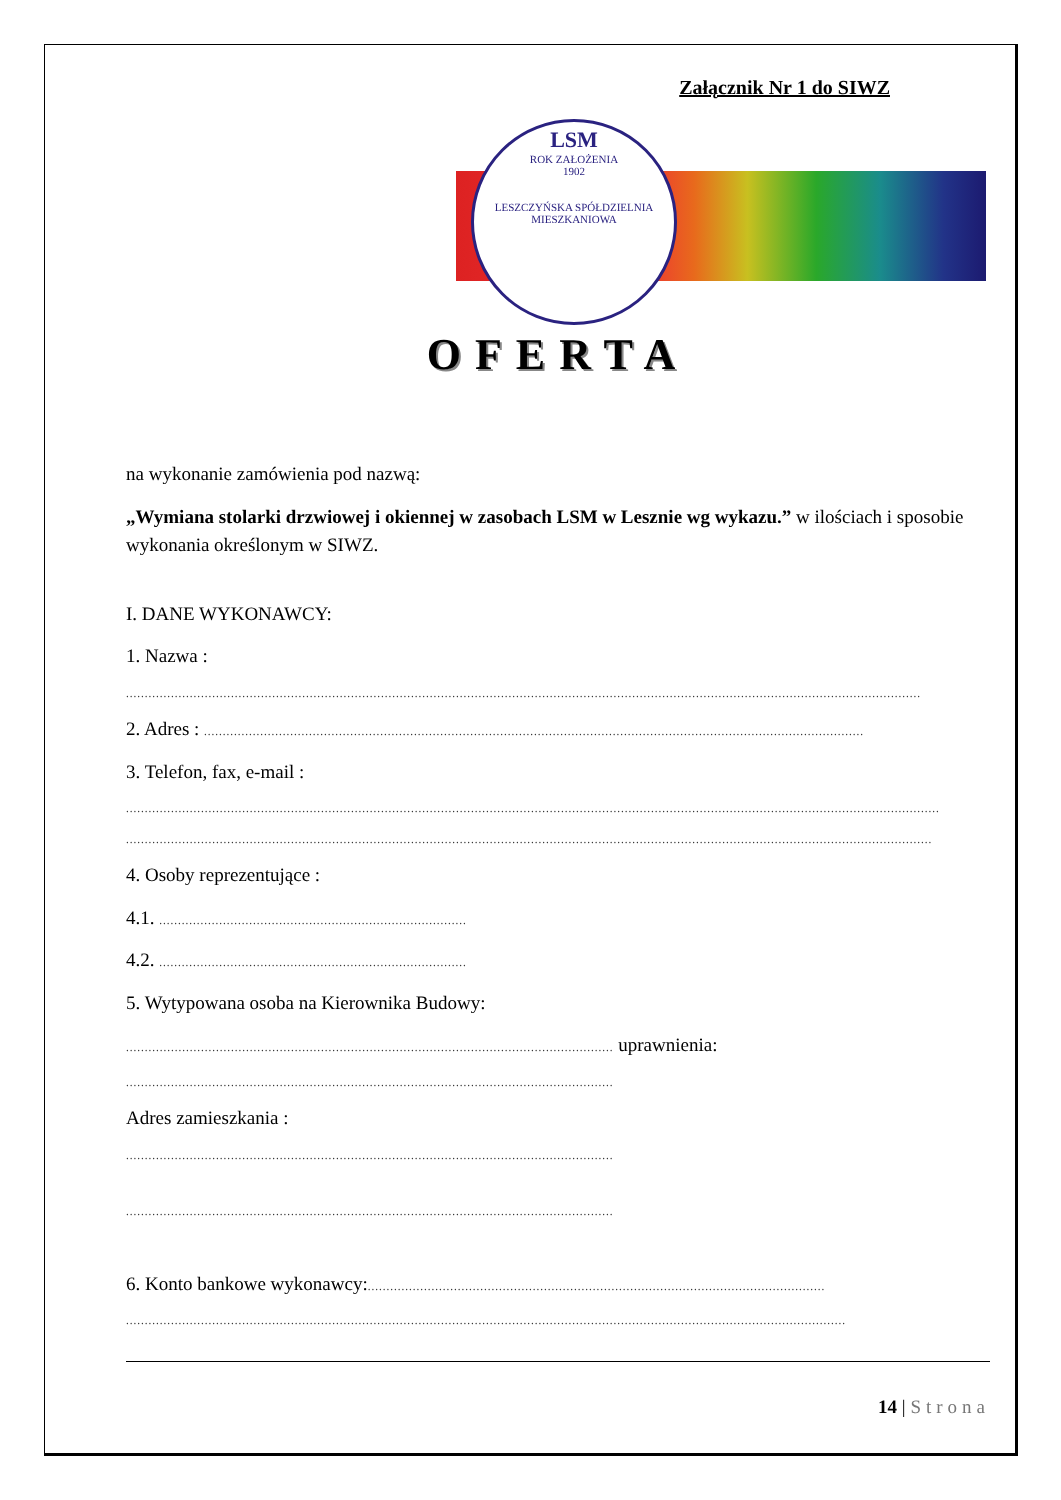Załącznik Nr 1 do SIWZ
LSM
ROK ZAŁOŻENIA
1902
LESZCZYŃSKA SPÓŁDZIELNIA MIESZKANIOWA
OFERTA
na wykonanie zamówienia pod nazwą:
„Wymiana stolarki drzwiowej i okiennej w zasobach LSM w Lesznie wg wykazu.” w ilościach i sposobie wykonania określonym w SIWZ.
I. DANE WYKONAWCY:
1. Nazwa :
....................................................................................................................................................................................................................
2. Adres : ................................................................................................................................................................................
3. Telefon, fax, e-mail :
.........................................................................................................................................................................................................................
.......................................................................................................................................................................................................................
4. Osoby reprezentujące :
4.1. ..................................................................................
4.2. ..................................................................................
5. Wytypowana osoba na Kierownika Budowy:
.................................................................................................................................. uprawnienia:
..................................................................................................................................
Adres zamieszkania :
..................................................................................................................................
..................................................................................................................................
6. Konto bankowe wykonawcy:..........................................................................................................................
................................................................................................................................................................................................
14 | Strona